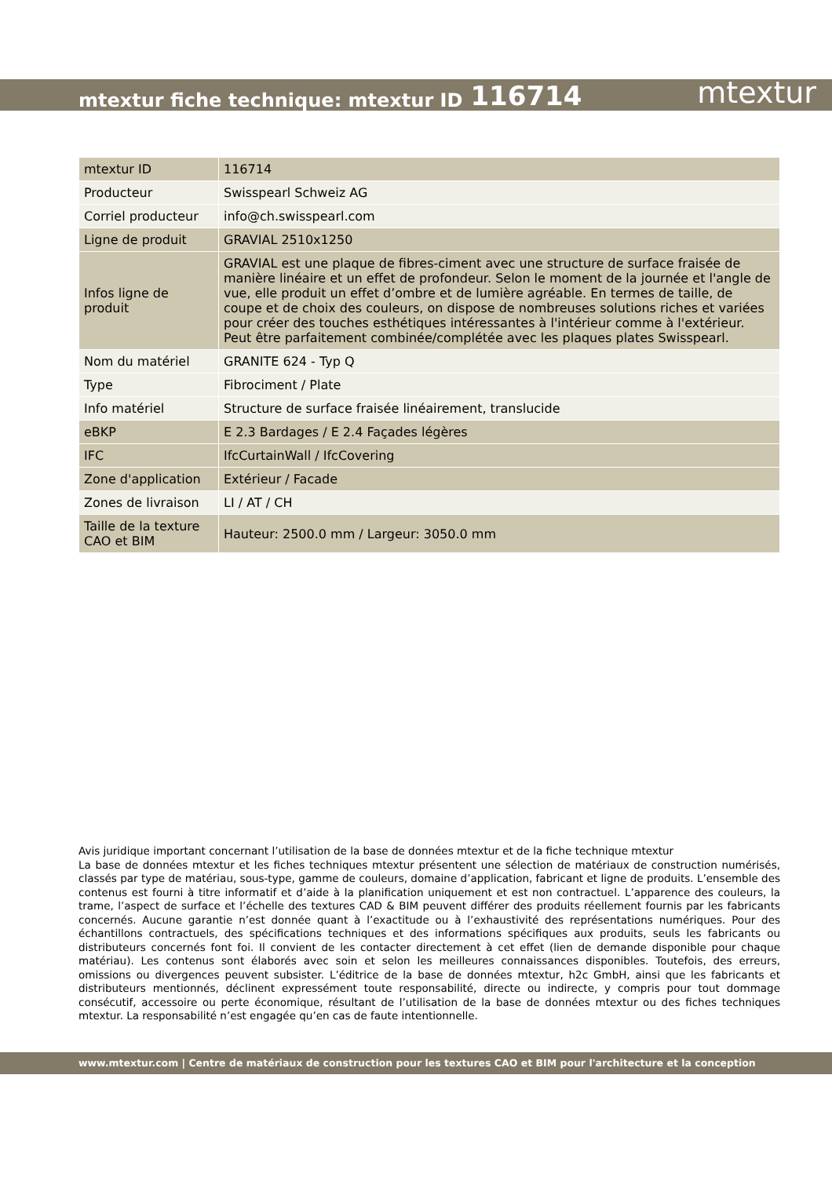mtextur fiche technique: mtextur ID 116714 mtextur
| mtextur ID | 116714 |
| Producteur | Swisspearl Schweiz AG |
| Corriel producteur | info@ch.swisspearl.com |
| Ligne de produit | GRAVIAL 2510x1250 |
| Infos ligne de produit | GRAVIAL est une plaque de fibres-ciment avec une structure de surface fraisée de manière linéaire et un effet de profondeur. Selon le moment de la journée et l'angle de vue, elle produit un effet d’ombre et de lumière agréable. En termes de taille, de coupe et de choix des couleurs, on dispose de nombreuses solutions riches et variées pour créer des touches esthétiques intéressantes à l'intérieur comme à l'extérieur. Peut être parfaitement combinée/complétée avec les plaques plates Swisspearl. |
| Nom du matériel | GRANITE 624 - Typ Q |
| Type | Fibrociment / Plate |
| Info matériel | Structure de surface fraisée linéairement, translucide |
| eBKP | E 2.3 Bardages / E 2.4 Façades légères |
| IFC | IfcCurtainWall / IfcCovering |
| Zone d'application | Extérieur / Facade |
| Zones de livraison | LI / AT / CH |
| Taille de la texture CAO et BIM | Hauteur: 2500.0 mm / Largeur: 3050.0 mm |
Avis juridique important concernant l’utilisation de la base de données mtextur et de la fiche technique mtextur
La base de données mtextur et les fiches techniques mtextur présentent une sélection de matériaux de construction numérisés, classés par type de matériau, sous-type, gamme de couleurs, domaine d’application, fabricant et ligne de produits. L’ensemble des contenus est fourni à titre informatif et d’aide à la planification uniquement et est non contractuel. L’apparence des couleurs, la trame, l’aspect de surface et l’échelle des textures CAD & BIM peuvent différer des produits réellement fournis par les fabricants concernés. Aucune garantie n’est donnée quant à l’exactitude ou à l’exhaustivité des représentations numériques. Pour des échantillons contractuels, des spécifications techniques et des informations spécifiques aux produits, seuls les fabricants ou distributeurs concernés font foi. Il convient de les contacter directement à cet effet (lien de demande disponible pour chaque matériau). Les contenus sont élaborés avec soin et selon les meilleures connaissances disponibles. Toutefois, des erreurs, omissions ou divergences peuvent subsister. L’éditrice de la base de données mtextur, h2c GmbH, ainsi que les fabricants et distributeurs mentionnés, déclinent expressément toute responsabilité, directe ou indirecte, y compris pour tout dommage consécutif, accessoire ou perte économique, résultant de l’utilisation de la base de données mtextur ou des fiches techniques mtextur. La responsabilité n’est engagée qu’en cas de faute intentionnelle.
www.mtextur.com | Centre de matériaux de construction pour les textures CAO et BIM pour l'architecture et la conception